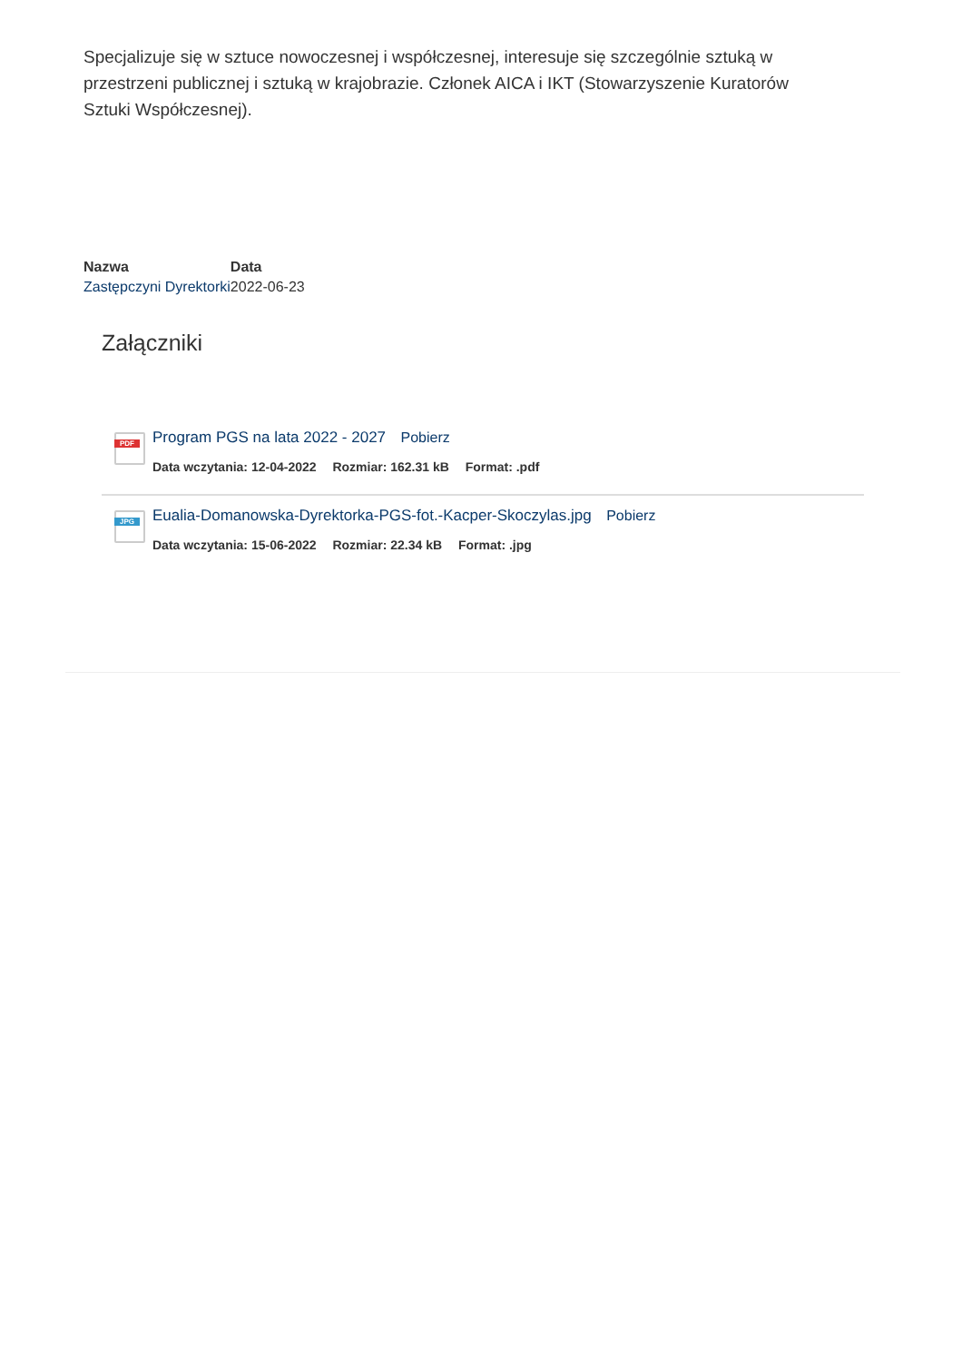Specjalizuje się w sztuce nowoczesnej i współczesnej, interesuje się szczególnie sztuką w przestrzeni publicznej i sztuką w krajobrazie. Członek AICA i IKT (Stowarzyszenie Kuratorów Sztuki Współczesnej).
| Nazwa | Data |
| --- | --- |
| Zastępczyni Dyrektorki | 2022-06-23 |
Załączniki
PDF
Program PGS na lata 2022 - 2027 Pobierz
Data wczytania: 12-04-2022 Rozmiar: 162.31 kB Format: .pdf
JPG
Eualia-Domanowska-Dyrektorka-PGS-fot.-Kacper-Skoczylas.jpg Pobierz
Data wczytania: 15-06-2022 Rozmiar: 22.34 kB Format: .jpg